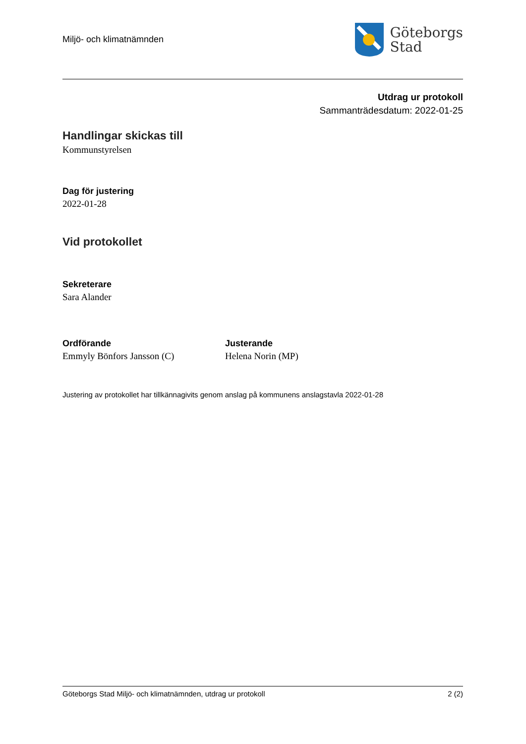Miljö- och klimatnämnden
Göteborgs
Stad
Utdrag ur protokoll
Sammanträdesdatum: 2022-01-25
Handlingar skickas till
Kommunstyrelsen
Dag för justering
2022-01-28
Vid protokollet
Sekreterare
Sara Alander
Ordförande
Emmyly Bönfors Jansson (C)
Justerande
Helena Norin (MP)
Justering av protokollet har tillkännagivits genom anslag på kommunens anslagstavla 2022-01-28
Göteborgs Stad Miljö- och klimatnämnden, utdrag ur protokoll 2 (2)